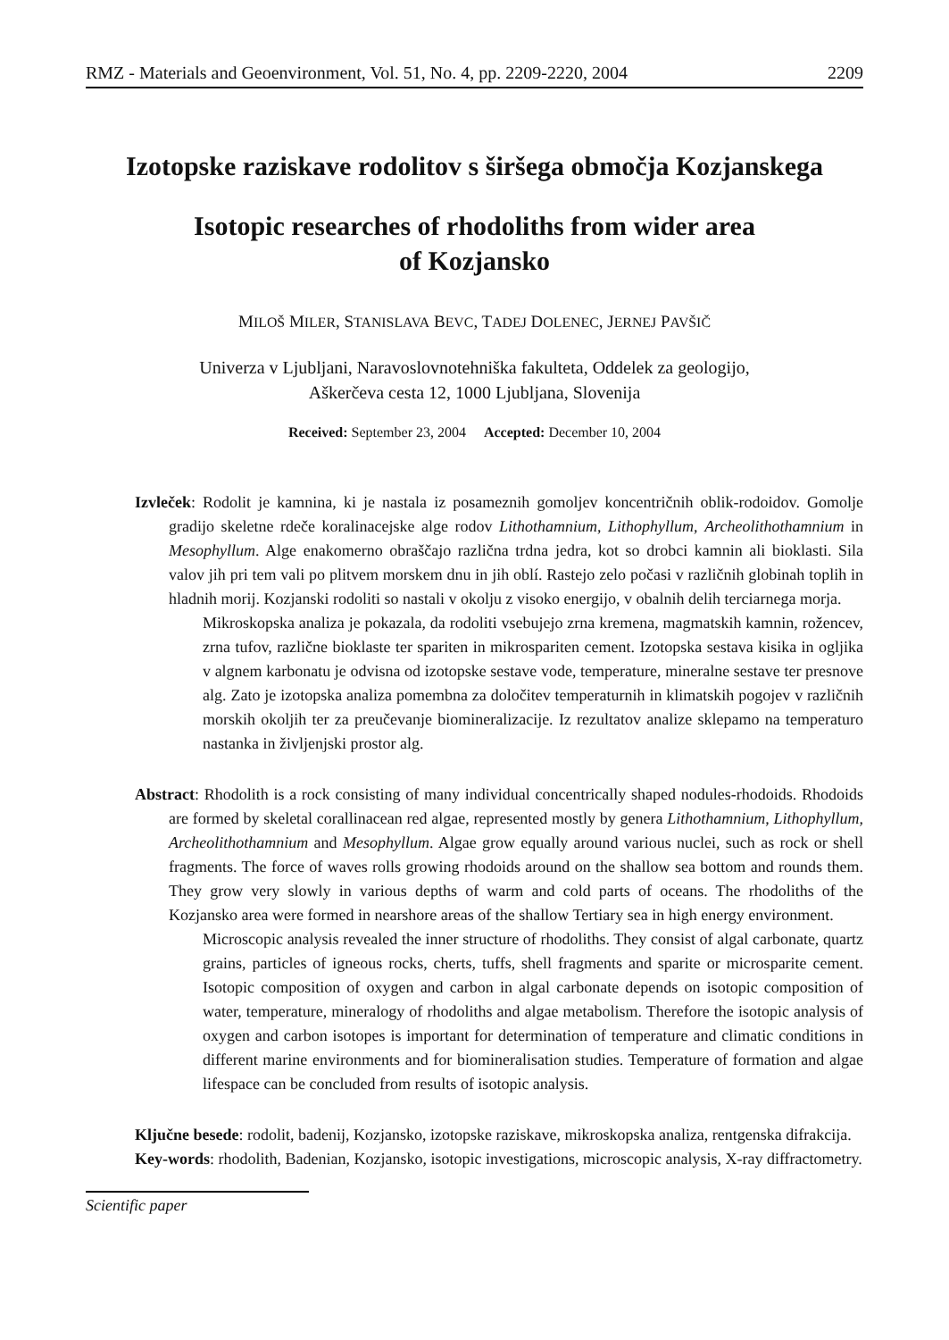RMZ - Materials and Geoenvironment, Vol. 51, No. 4, pp. 2209-2220, 2004 2209
Izotopske raziskave rodolitov s širšega območja Kozjanskega
Isotopic researches of rhodoliths from wider area
of Kozjansko
MILOŠ MILER, STANISLAVA BEVC, TADEJ DOLENEC, JERNEJ PAVŠIČ
Univerza v Ljubljani, Naravoslovnotehniška fakulteta, Oddelek za geologijo,
Aškerčeva cesta 12, 1000 Ljubljana, Slovenija
Received: September 23, 2004 Accepted: December 10, 2004
Izvleček: Rodolit je kamnina, ki je nastala iz posameznih gomoljev koncentričnih oblik-rodoidov. Gomolje gradijo skeletne rdeče koralinacejske alge rodov Lithothamnium, Lithophyllum, Archeolithothamnium in Mesophyllum. Alge enakomerno obraščajo različna trdna jedra, kot so drobci kamnin ali bioklasti. Sila valov jih pri tem vali po plitvem morskem dnu in jih oblí. Rastejo zelo počasi v različnih globinah toplih in hladnih morij. Kozjanski rodoliti so nastali v okolju z visoko energijo, v obalnih delih terciarnega morja.
Mikroskopska analiza je pokazala, da rodoliti vsebujejo zrna kremena, magmatskih kamnin, rožencev, zrna tufov, različne bioklaste ter spariten in mikrospariten cement. Izotopska sestava kisika in ogljika v algnem karbonatu je odvisna od izotopske sestave vode, temperature, mineralne sestave ter presnove alg. Zato je izotopska analiza pomembna za določitev temperaturnih in klimatskih pogojev v različnih morskih okoljih ter za preučevanje biomineralizacije. Iz rezultatov analize sklepamo na temperaturo nastanka in življenjski prostor alg.
Abstract: Rhodolith is a rock consisting of many individual concentrically shaped nodules-rhodoids. Rhodoids are formed by skeletal corallinacean red algae, represented mostly by genera Lithothamnium, Lithophyllum, Archeolithothamnium and Mesophyllum. Algae grow equally around various nuclei, such as rock or shell fragments. The force of waves rolls growing rhodoids around on the shallow sea bottom and rounds them. They grow very slowly in various depths of warm and cold parts of oceans. The rhodoliths of the Kozjansko area were formed in nearshore areas of the shallow Tertiary sea in high energy environment.
Microscopic analysis revealed the inner structure of rhodoliths. They consist of algal carbonate, quartz grains, particles of igneous rocks, cherts, tuffs, shell fragments and sparite or microsparite cement. Isotopic composition of oxygen and carbon in algal carbonate depends on isotopic composition of water, temperature, mineralogy of rhodoliths and algae metabolism. Therefore the isotopic analysis of oxygen and carbon isotopes is important for determination of temperature and climatic conditions in different marine environments and for biomineralisation studies. Temperature of formation and algae lifespace can be concluded from results of isotopic analysis.
Ključne besede: rodolit, badenij, Kozjansko, izotopske raziskave, mikroskopska analiza, rentgenska difrakcija.
Key-words: rhodolith, Badenian, Kozjansko, isotopic investigations, microscopic analysis, X-ray diffractometry.
Scientific paper